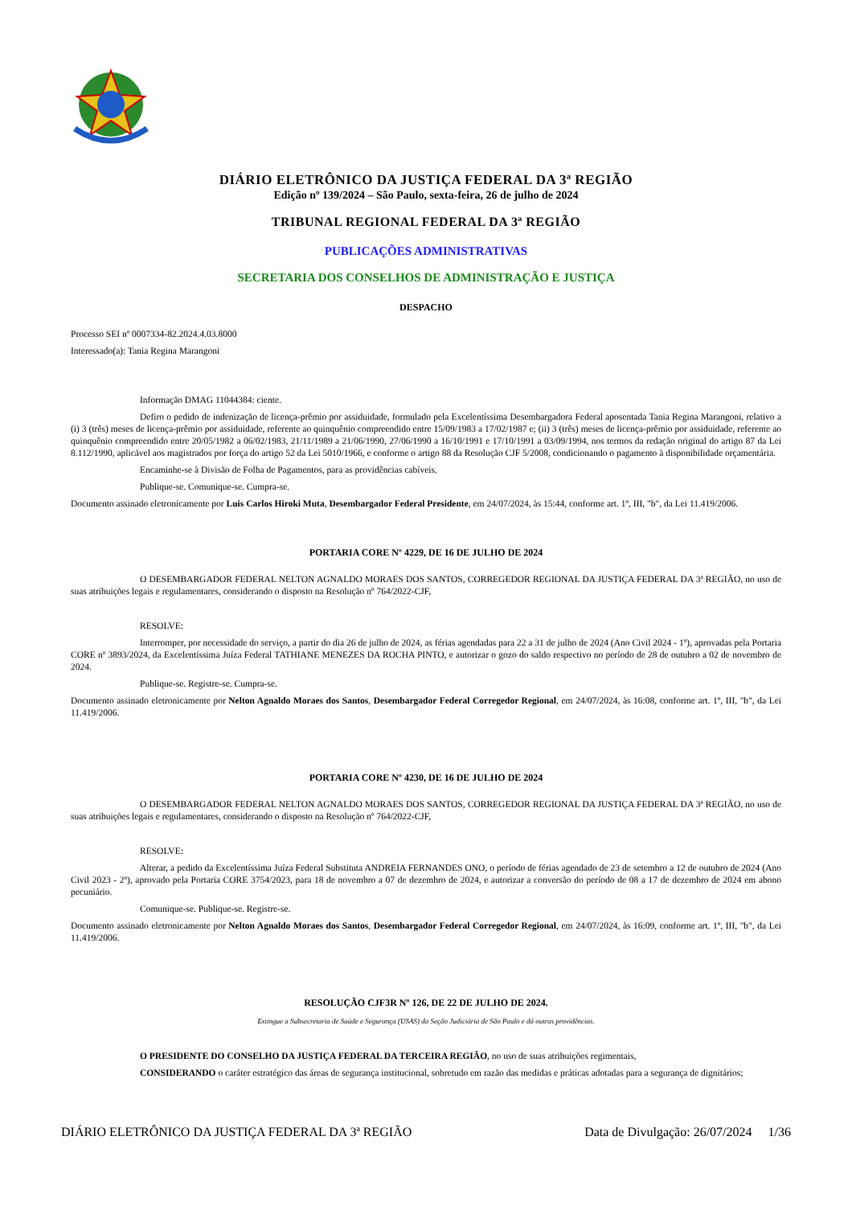DIÁRIO ELETRÔNICO DA JUSTIÇA FEDERAL DA 3ª REGIÃO
Edição nº 139/2024 – São Paulo, sexta-feira, 26 de julho de 2024
TRIBUNAL REGIONAL FEDERAL DA 3ª REGIÃO
PUBLICAÇÕES ADMINISTRATIVAS
SECRETARIA DOS CONSELHOS DE ADMINISTRAÇÃO E JUSTIÇA
DESPACHO
Processo SEI nº 0007334-82.2024.4.03.8000
Interessado(a): Tania Regina Marangoni
Informação DMAG 11044384: ciente.
Defiro o pedido de indenização de licença-prêmio por assiduidade, formulado pela Excelentíssima Desembargadora Federal aposentada Tania Regina Marangoni, relativo a (i) 3 (três) meses de licença-prêmio por assiduidade, referente ao quinquênio compreendido entre 15/09/1983 a 17/02/1987 e; (ii) 3 (três) meses de licença-prêmio por assiduidade, referente ao quinquênio compreendido entre 20/05/1982 a 06/02/1983, 21/11/1989 a 21/06/1990, 27/06/1990 a 16/10/1991 e 17/10/1991 a 03/09/1994, nos termos da redação original do artigo 87 da Lei 8.112/1990, aplicável aos magistrados por força do artigo 52 da Lei 5010/1966, e conforme o artigo 88 da Resolução CJF 5/2008, condicionando o pagamento à disponibilidade orçamentária.
Encaminhe-se à Divisão de Folha de Pagamentos, para as providências cabíveis.
Publique-se. Comunique-se. Cumpra-se.
Documento assinado eletronicamente por Luis Carlos Hiroki Muta, Desembargador Federal Presidente, em 24/07/2024, às 15:44, conforme art. 1º, III, "b", da Lei 11.419/2006.
PORTARIA CORE Nº 4229, DE 16 DE JULHO DE 2024
O DESEMBARGADOR FEDERAL NELTON AGNALDO MORAES DOS SANTOS, CORREGEDOR REGIONAL DA JUSTIÇA FEDERAL DA 3ª REGIÃO, no uso de suas atribuições legais e regulamentares, considerando o disposto na Resolução nº 764/2022-CJF,
RESOLVE:
Interromper, por necessidade do serviço, a partir do dia 26 de julho de 2024, as férias agendadas para 22 a 31 de julho de 2024 (Ano Civil 2024 - 1º), aprovadas pela Portaria CORE nº 3893/2024, da Excelentíssima Juíza Federal TATHIANE MENEZES DA ROCHA PINTO, e autorizar o gozo do saldo respectivo no período de 28 de outubro a 02 de novembro de 2024.
Publique-se. Registre-se. Cumpra-se.
Documento assinado eletronicamente por Nelton Agnaldo Moraes dos Santos, Desembargador Federal Corregedor Regional, em 24/07/2024, às 16:08, conforme art. 1º, III, "b", da Lei 11.419/2006.
PORTARIA CORE Nº 4230, DE 16 DE JULHO DE 2024
O DESEMBARGADOR FEDERAL NELTON AGNALDO MORAES DOS SANTOS, CORREGEDOR REGIONAL DA JUSTIÇA FEDERAL DA 3ª REGIÃO, no uso de suas atribuições legais e regulamentares, considerando o disposto na Resolução nº 764/2022-CJF,
RESOLVE:
Alterar, a pedido da Excelentíssima Juíza Federal Substituta ANDREIA FERNANDES ONO, o período de férias agendado de 23 de setembro a 12 de outubro de 2024 (Ano Civil 2023 - 2º), aprovado pela Portaria CORE 3754/2023, para 18 de novembro a 07 de dezembro de 2024, e autorizar a conversão do período de 08 a 17 de dezembro de 2024 em abono pecuniário.
Comunique-se. Publique-se. Registre-se.
Documento assinado eletronicamente por Nelton Agnaldo Moraes dos Santos, Desembargador Federal Corregedor Regional, em 24/07/2024, às 16:09, conforme art. 1º, III, "b", da Lei 11.419/2006.
RESOLUÇÃO CJF3R Nº 126, DE 22 DE JULHO DE 2024.
Extingue a Subsecretaria de Saúde e Segurança (USAS) da Seção Judiciária de São Paulo e dá outras providências.
O PRESIDENTE DO CONSELHO DA JUSTIÇA FEDERAL DA TERCEIRA REGIÃO, no uso de suas atribuições regimentais,
CONSIDERANDO o caráter estratégico das áreas de segurança institucional, sobretudo em razão das medidas e práticas adotadas para a segurança de dignitários;
DIÁRIO ELETRÔNICO DA JUSTIÇA FEDERAL DA 3ª REGIÃO Data de Divulgação: 26/07/2024 1/36